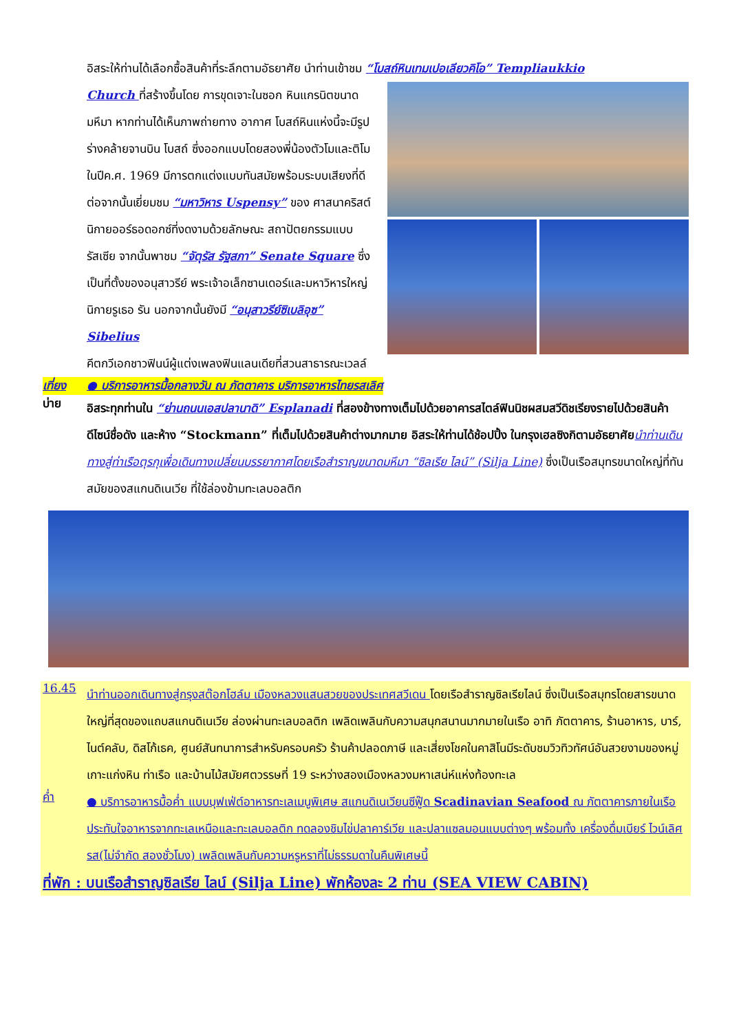อิสระให้ท่านได้เลือกซื้อสินค้าที่ระลึกตามอัธยาศัย นำท่านเข้าชม “โบสถ์หินเทมเปอเลียวคิโอ” Templiaukkio
Church ที่สร้างขึ้นโดย การขุดเจาะในซอก หินแกรนิตขนาดมหึมา หากท่านได้เห็นภาพถ่ายทาง อากาศ โบสถ์หินแห่งนี้จะมีรูปร่างคล้ายจานบิน โบสถ์ ซึ่งออกแบบโดยสองพี่น้องตัวโมและติโม ในปีค.ศ. 1969 มีการตกแต่งแบบทันสมัยพร้อมระบบเสียงที่ดี ต่อจากนั้นเยี่ยมชม “มหาวิหาร Uspensy” ของ ศาสนาคริสต์นิกายออร์ธอดอกซ์ที่งดงามด้วยลักษณะ สถาปัตยกรรมแบบรัสเซีย จากนั้นพาชม “จัตุรัส รัฐสภา” Senate Square ซึ่งเป็นที่ตั้งของอนุสาวรีย์ พระเจ้าอเล็กซานเดอร์และมหาวิหารใหญ่นิกายรูเธอ รัน นอกจากนั้นยังมี “อนุสาวรีย์ซิเบลิอุซ” Sibelius
คีตกวีเอกชาวฟินน์ผู้แต่งเพลงฟินแลนเดียที่สวนสาธารณะเวลล์
เที่ยง ● บริการอาหารมื้อกลางวัน ณ ภัตตาคาร บริการอาหารไทยรสเลิศ
บ่าย
อิสระทุกท่านใน “ย่านถนนเอสปลานาดิ” Esplanadi ที่สองข้างทางเต็มไปด้วยอาคารสไตล์ฟินนิชผสมสวีดิชเรียงรายไปด้วยสินค้าดีไซน์ชื่อดัง และห้าง “Stockmann” ที่เต็มไปด้วยสินค้าต่างมากมาย อิสระให้ท่านได้ช้อปปิ้ง ในกรุงเฮลซิงกิตามอัธยาศัย นำท่านเดินทางสู่ท่าเรือตุรกุเพื่อเดินทางเปลี่ยนบรรยากาศโดยเรือสำราญขนาดมหึมา “ซิลเรีย ไลน์” (Silja Line) ซึ่งเป็นเรือสมุทรขนาดใหญ่ที่ทันสมัยของสแกนดิเนเวีย ที่ใช้ล่องข้ามทะเลบอลติก
16.45
นำท่านออกเดินทางสู่กรุงสต๊อกโฮล์ม เมืองหลวงแสนสวยของประเทศสวีเดน โดยเรือสำราญซิลเรียไลน์ ซึ่งเป็นเรือสมุทรโดยสารขนาดใหญ่ที่สุดของแถบสแกนดิเนเวีย ล่องผ่านทะเลบอลติก เพลิดเพลินกับความสนุกสนานมากมายในเรือ อาทิ ภัตตาคาร, ร้านอาหาร, บาร์, ไนต์คลับ, ดิสโก้เธค, ศูนย์สันทนาการสำหรับครอบครัว ร้านค้าปลอดภาษี และเสี่ยงโชคในคาสิโนมีระดับชมวิวทิวทัศน์อันสวยงามของหมู่เกาะแก่งหิน ท่าเรือ และบ้านไม้สมัยศตวรรษที่ 19 ระหว่างสองเมืองหลวงมหาเสน่ห์แห่งท้องทะเล
ค่ำ
● บริการอาหารมื้อค่ำ แบบบุฟเฟ่ต์อาหารทะเลเมนูพิเศษ สแกนดิเนเวียนซีฟู๊ด Scadinavian Seafood ณ ภัตตาคารภายในเรือ ประทับใจอาหารจากทะเลเหนือและทะเลบอลติก ทดลองชิมไข่ปลาคาร์เวีย และปลาแซลมอนแบบต่างๆ พร้อมทั้ง เครื่องดื่มเบียร์ ไวน์เลิศรส(ไม่จำกัด สองชั่วโมง) เพลิดเพลินกับความหรูหราที่ไม่ธรรมดาในคืนพิเศษนี้
ที่พัก : บนเรือสำราญซิลเรีย ไลน์ (Silja Line) พักห้องละ 2 ท่าน (SEA VIEW CABIN)